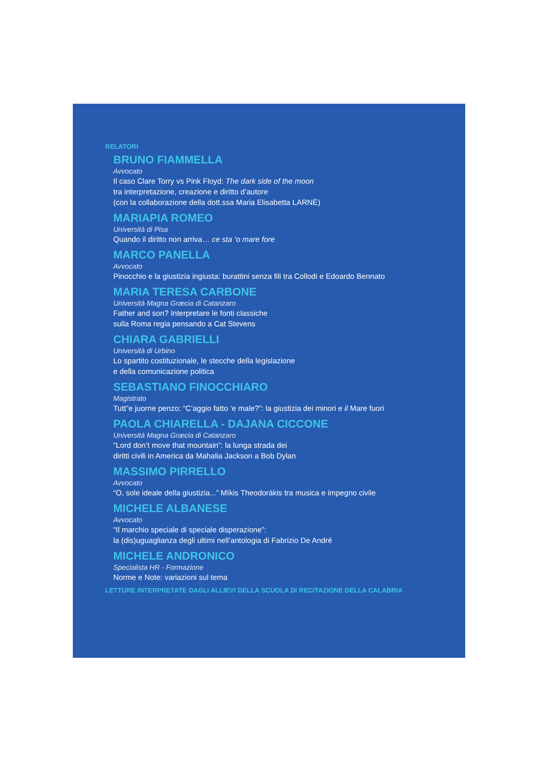RELATORI
BRUNO FIAMMELLA
Avvocato
Il caso Clare Torry vs Pink Floyd: The dark side of the moon
tra interpretazione, creazione e diritto d’autore
(con la collaborazione della dott.ssa Maria Elisabetta LARNÈ)
MARIAPIA ROMEO
Università di Pisa
Quando il diritto non arriva… ce sta ‘o mare fore
MARCO PANELLA
Avvocato
Pinocchio e la giustizia ingiusta: burattini senza fili tra Collodi e Edoardo Bennato
MARIA TERESA CARBONE
Università Magna Græcia di Catanzaro
Father and son? Interpretare le fonti classiche
sulla Roma regia pensando a Cat Stevens
CHIARA GABRIELLI
Università di Urbino
Lo spartito costituzionale, le stecche della legislazione
e della comunicazione politica
SEBASTIANO FINOCCHIARO
Magistrato
Tutt”e juorne penzo: “C’aggio fatto ‘e male?”: la giustizia dei minori e il Mare fuori
PAOLA CHIARELLA - DAJANA CICCONE
Università Magna Græcia di Catanzaro
“Lord don’t move that mountain”: la lunga strada dei
diritti civili in America da Mahalia Jackson a Bob Dylan
MASSIMO PIRRELLO
Avvocato
“O, sole ideale della giustizia...” Míkis Theodorákis tra musica e impegno civile
MICHELE ALBANESE
Avvocato
“Il marchio speciale di speciale disperazione”:
la (dis)uguaglianza degli ultimi nell’antologia di Fabrizio De André
MICHELE ANDRONICO
Specialista HR - Formazione
Norme e Note: variazioni sul tema
LETTURE INTERPRETATE DAGLI ALLIEVI DELLA SCUOLA DI RECITAZIONE DELLA CALABRIA